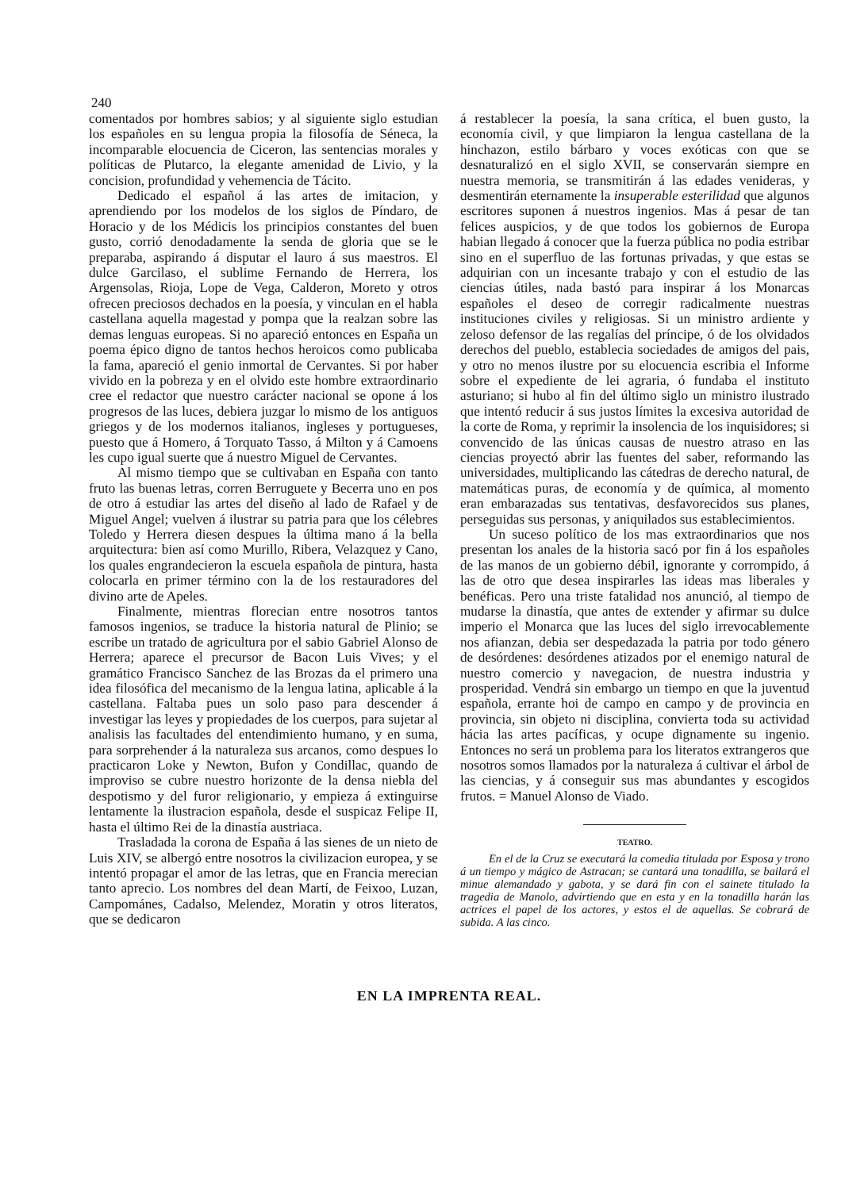240
comentados por hombres sabios; y al siguiente siglo estudian los españoles en su lengua propia la filosofía de Séneca, la incomparable elocuencia de Ciceron, las sentencias morales y políticas de Plutarco, la elegante amenidad de Livio, y la concision, profundidad y vehemencia de Tácito.
Dedicado el español á las artes de imitacion, y aprendiendo por los modelos de los siglos de Píndaro, de Horacio y de los Médicis los principios constantes del buen gusto, corrió denodadamente la senda de gloria que se le preparaba, aspirando á disputar el lauro á sus maestros. El dulce Garcilaso, el sublime Fernando de Herrera, los Argensolas, Rioja, Lope de Vega, Calderon, Moreto y otros ofrecen preciosos dechados en la poesía, y vinculan en el habla castellana aquella magestad y pompa que la realzan sobre las demas lenguas europeas. Si no apareció entonces en España un poema épico digno de tantos hechos heroicos como publicaba la fama, apareció el genio inmortal de Cervantes. Si por haber vivido en la pobreza y en el olvido este hombre extraordinario cree el redactor que nuestro carácter nacional se opone á los progresos de las luces, debiera juzgar lo mismo de los antiguos griegos y de los modernos italianos, ingleses y portugueses, puesto que á Homero, á Torquato Tasso, á Milton y á Camoens les cupo igual suerte que á nuestro Miguel de Cervantes.
Al mismo tiempo que se cultivaban en España con tanto fruto las buenas letras, corren Berruguete y Becerra uno en pos de otro á estudiar las artes del diseño al lado de Rafael y de Miguel Angel; vuelven á ilustrar su patria para que los célebres Toledo y Herrera diesen despues la última mano á la bella arquitectura: bien así como Murillo, Ribera, Velazquez y Cano, los quales engrandecieron la escuela española de pintura, hasta colocarla en primer término con la de los restauradores del divino arte de Apeles.
Finalmente, mientras florecian entre nosotros tantos famosos ingenios, se traduce la historia natural de Plinio; se escribe un tratado de agricultura por el sabio Gabriel Alonso de Herrera; aparece el precursor de Bacon Luis Vives; y el gramático Francisco Sanchez de las Brozas da el primero una idea filosófica del mecanismo de la lengua latina, aplicable á la castellana. Faltaba pues un solo paso para descender á investigar las leyes y propiedades de los cuerpos, para sujetar al analisis las facultades del entendimiento humano, y en suma, para sorprehender á la naturaleza sus arcanos, como despues lo practicaron Loke y Newton, Bufon y Condillac, quando de improviso se cubre nuestro horizonte de la densa niebla del despotismo y del furor religionario, y empieza á extinguirse lentamente la ilustracion española, desde el suspicaz Felipe II, hasta el último Rei de la dinastía austriaca.
Trasladada la corona de España á las sienes de un nieto de Luis XIV, se albergó entre nosotros la civilizacion europea, y se intentó propagar el amor de las letras, que en Francia merecian tanto aprecio. Los nombres del dean Martí, de Feixoo, Luzan, Campománes, Cadalso, Melendez, Moratin y otros literatos, que se dedicaron
á restablecer la poesía, la sana crítica, el buen gusto, la economía civil, y que limpiaron la lengua castellana de la hinchazon, estilo bárbaro y voces exóticas con que se desnaturalizó en el siglo XVII, se conservarán siempre en nuestra memoria, se transmitirán á las edades venideras, y desmentirán eternamente la insuperable esterilidad que algunos escritores suponen á nuestros ingenios. Mas á pesar de tan felices auspicios, y de que todos los gobiernos de Europa habian llegado á conocer que la fuerza pública no podia estribar sino en el superfluo de las fortunas privadas, y que estas se adquirian con un incesante trabajo y con el estudio de las ciencias útiles, nada bastó para inspirar á los Monarcas españoles el deseo de corregir radicalmente nuestras instituciones civiles y religiosas. Si un ministro ardiente y zeloso defensor de las regalías del príncipe, ó de los olvidados derechos del pueblo, establecia sociedades de amigos del pais, y otro no menos ilustre por su elocuencia escribia el Informe sobre el expediente de lei agraria, ó fundaba el instituto asturiano; si hubo al fin del último siglo un ministro ilustrado que intentó reducir á sus justos límites la excesiva autoridad de la corte de Roma, y reprimir la insolencia de los inquisidores; si convencido de las únicas causas de nuestro atraso en las ciencias proyectó abrir las fuentes del saber, reformando las universidades, multiplicando las cátedras de derecho natural, de matemáticas puras, de economía y de química, al momento eran embarazadas sus tentativas, desfavorecidos sus planes, perseguidas sus personas, y aniquilados sus establecimientos.
Un suceso político de los mas extraordinarios que nos presentan los anales de la historia sacó por fin á los españoles de las manos de un gobierno débil, ignorante y corrompido, á las de otro que desea inspirarles las ideas mas liberales y benéficas. Pero una triste fatalidad nos anunció, al tiempo de mudarse la dinastía, que antes de extender y afirmar su dulce imperio el Monarca que las luces del siglo irrevocablemente nos afianzan, debia ser despedazada la patria por todo género de desórdenes: desórdenes atizados por el enemigo natural de nuestro comercio y navegacion, de nuestra industria y prosperidad. Vendrá sin embargo un tiempo en que la juventud española, errante hoi de campo en campo y de provincia en provincia, sin objeto ni disciplina, convierta toda su actividad hácia las artes pacíficas, y ocupe dignamente su ingenio. Entonces no será un problema para los literatos extrangeros que nosotros somos llamados por la naturaleza á cultivar el árbol de las ciencias, y á conseguir sus mas abundantes y escogidos frutos. = Manuel Alonso de Viado.
TEATRO.
En el de la Cruz se executará la comedia titulada por Esposa y trono á un tiempo y mágico de Astracan; se cantará una tonadilla, se bailará el minue alemandado y gabota, y se dará fin con el sainete titulado la tragedia de Manolo, advirtiendo que en esta y en la tonadilla harán las actrices el papel de los actores, y estos el de aquellas. Se cobrará de subida. A las cinco.
EN LA IMPRENTA REAL.